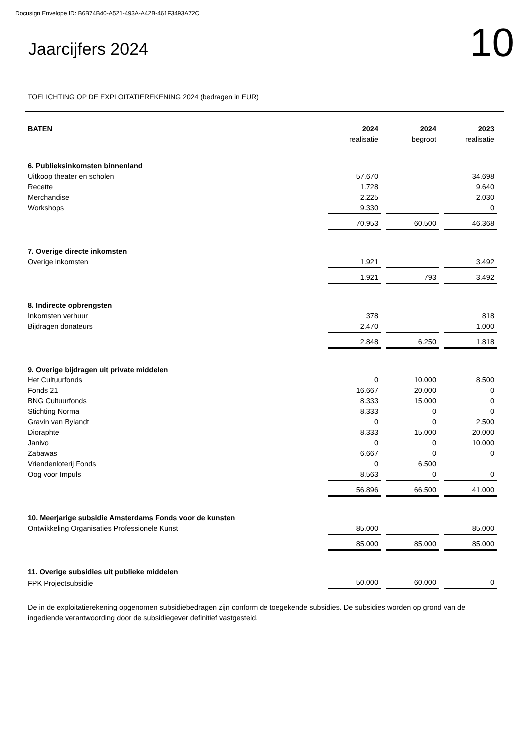Docusign Envelope ID: B6B74B40-A521-493A-A42B-461F3493A72C
Jaarcijfers 2024
10
TOELICHTING OP DE EXPLOITATIEREKENING 2024 (bedragen in EUR)
| BATEN | 2024 | 2024 | 2023 |
| --- | --- | --- | --- |
| | realisatie | begroot | realisatie |
| 6. Publieksinkomsten binnenland | | | |
| Uitkoop theater en scholen | 57.670 | | 34.698 |
| Recette | 1.728 | | 9.640 |
| Merchandise | 2.225 | | 2.030 |
| Workshops | 9.330 | | 0 |
| | 70.953 | 60.500 | 46.368 |
| 7. Overige directe inkomsten | | | |
| Overige inkomsten | 1.921 | | 3.492 |
| | 1.921 | 793 | 3.492 |
| 8. Indirecte opbrengsten | | | |
| Inkomsten verhuur | 378 | | 818 |
| Bijdragen donateurs | 2.470 | | 1.000 |
| | 2.848 | 6.250 | 1.818 |
| 9. Overige bijdragen uit private middelen | | | |
| Het Cultuurfonds | 0 | 10.000 | 8.500 |
| Fonds 21 | 16.667 | 20.000 | 0 |
| BNG Cultuurfonds | 8.333 | 15.000 | 0 |
| Stichting Norma | 8.333 | 0 | 0 |
| Gravin van Bylandt | 0 | 0 | 2.500 |
| Dioraphte | 8.333 | 15.000 | 20.000 |
| Janivo | 0 | 0 | 10.000 |
| Zabawas | 6.667 | 0 | 0 |
| Vriendenloterij Fonds | 0 | 6.500 | |
| Oog voor Impuls | 8.563 | 0 | 0 |
| | 56.896 | 66.500 | 41.000 |
| 10. Meerjarige subsidie Amsterdams Fonds voor de kunsten | | | |
| Ontwikkeling Organisaties Professionele Kunst | 85.000 | | 85.000 |
| | 85.000 | 85.000 | 85.000 |
| 11. Overige subsidies uit publieke middelen | | | |
| FPK Projectsubsidie | 50.000 | 60.000 | 0 |
De in de exploitatierekening opgenomen subsidiebedragen zijn conform de toegekende subsidies. De subsidies worden op grond van de ingediende verantwoording door de subsidiegever definitief vastgesteld.